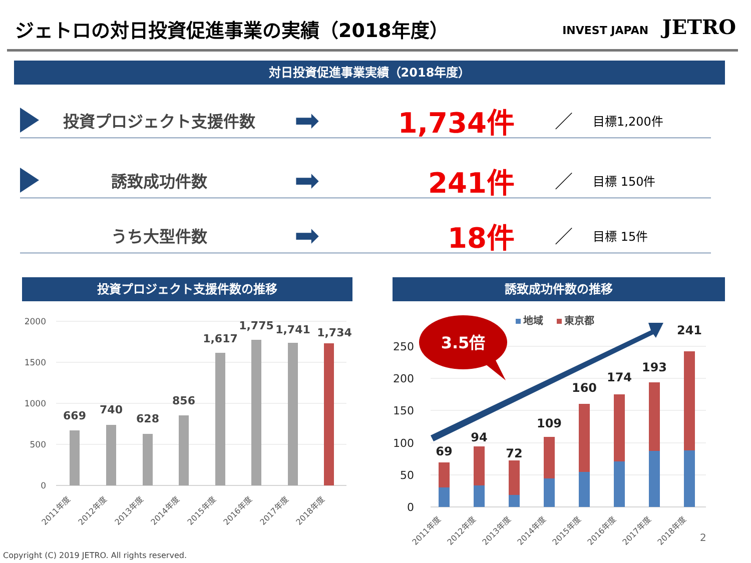ジェトロの対日投資促進事業の実績（2018年度）
INVEST JAPAN JETRO
対日投資促進事業実績（2018年度）
投資プロジェクト支援件数
➡ 1,734件
／
目標1,200件
誘致成功件数
➡ 241件
／
目標 150件
うち大型件数
➡ 18件
／
目標 15件
投資プロジェクト支援件数の推移 誘致成功件数の推移
2000
1500
1000
500
0
669
740
628
856
1,617
1,775
1,741
1,734
2011年度
2012年度
2013年度
2014年度
2015年度
2016年度
2017年度
2018年度
250
200
150
100
50
0
69
94
72
109
160
174
193
241
地域
東京都
3.5倍
2011年度
2012年度
2013年度
2014年度
2015年度
2016年度
2017年度
2018年度
2
Copyright (C) 2019 JETRO. All rights reserved.